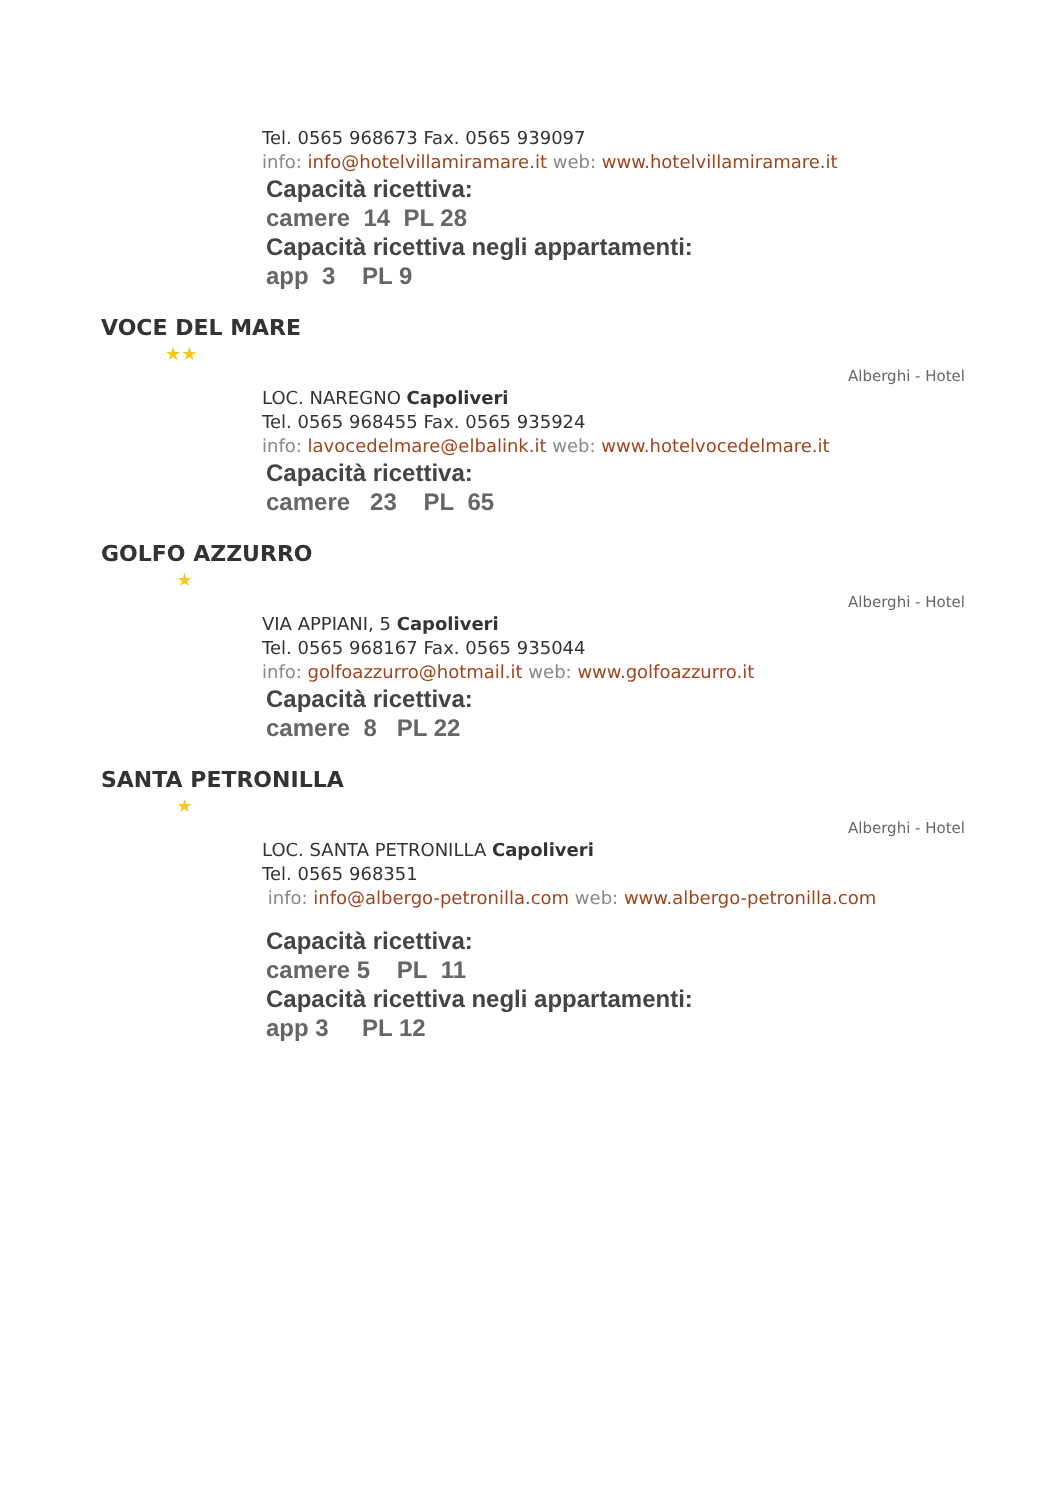Tel. 0565 968673 Fax. 0565 939097
info: info@hotelvillamiramare.it web: www.hotelvillamiramare.it
Capacità ricettiva:
camere 14 PL 28
Capacità ricettiva negli appartamenti:
app 3 PL 9
VOCE DEL MARE
★★
Alberghi - Hotel
LOC. NAREGNO Capoliveri
Tel. 0565 968455 Fax. 0565 935924
info: lavocedelmare@elbalink.it web: www.hotelvocedelmare.it
Capacità ricettiva:
camere 23 PL 65
GOLFO AZZURRO
★
Alberghi - Hotel
VIA APPIANI, 5 Capoliveri
Tel. 0565 968167 Fax. 0565 935044
info: golfoazzurro@hotmail.it web: www.golfoazzurro.it
Capacità ricettiva:
camere 8 PL 22
SANTA PETRONILLA
★
Alberghi - Hotel
LOC. SANTA PETRONILLA Capoliveri
Tel. 0565 968351
info: info@albergo-petronilla.com web: www.albergo-petronilla.com
Capacità ricettiva:
camere 5 PL 11
Capacità ricettiva negli appartamenti:
app 3 PL 12